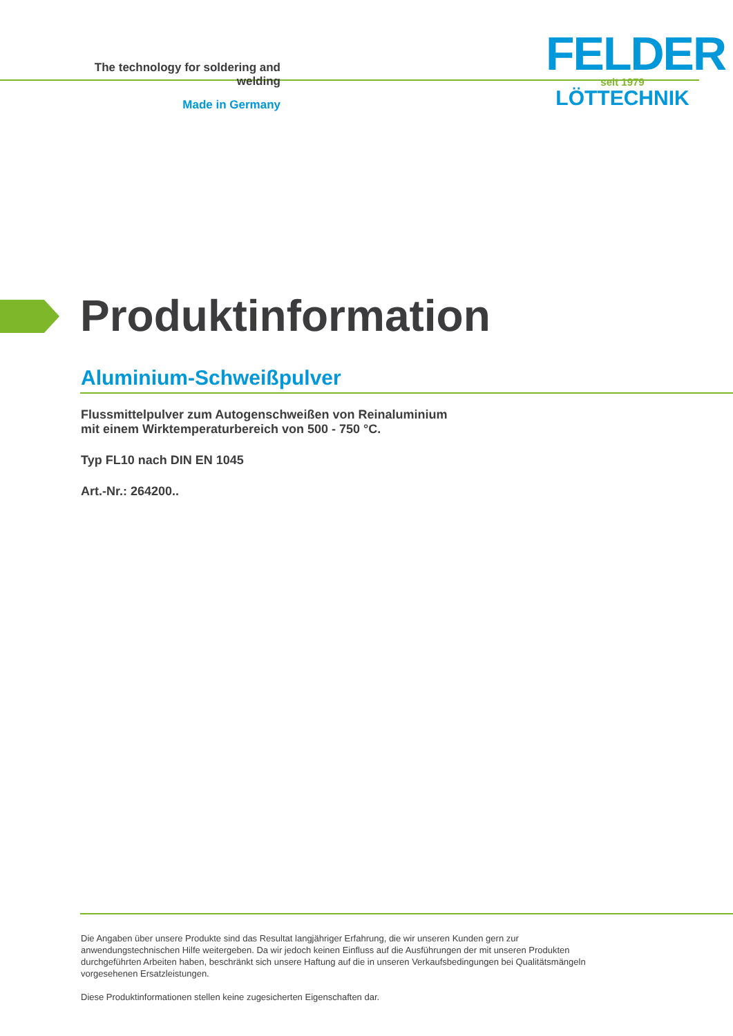The technology for soldering and welding
Made in Germany
FELDER
seit 1979
LÖTTECHNIK
Produktinformation
Aluminium-Schweißpulver
Flussmittelpulver zum Autogenschweißen von Reinaluminium
mit einem Wirktemperaturbereich von 500 - 750 °C.
Typ FL10 nach DIN EN 1045
Art.-Nr.: 264200..
Die Angaben über unsere Produkte sind das Resultat langjähriger Erfahrung, die wir unseren Kunden gern zur anwendungstechnischen Hilfe weitergeben. Da wir jedoch keinen Einfluss auf die Ausführungen der mit unseren Produkten durchgeführten Arbeiten haben, beschränkt sich unsere Haftung auf die in unseren Verkaufsbedingungen bei Qualitätsmängeln vorgesehenen Ersatzleistungen.
Diese Produktinformationen stellen keine zugesicherten Eigenschaften dar.